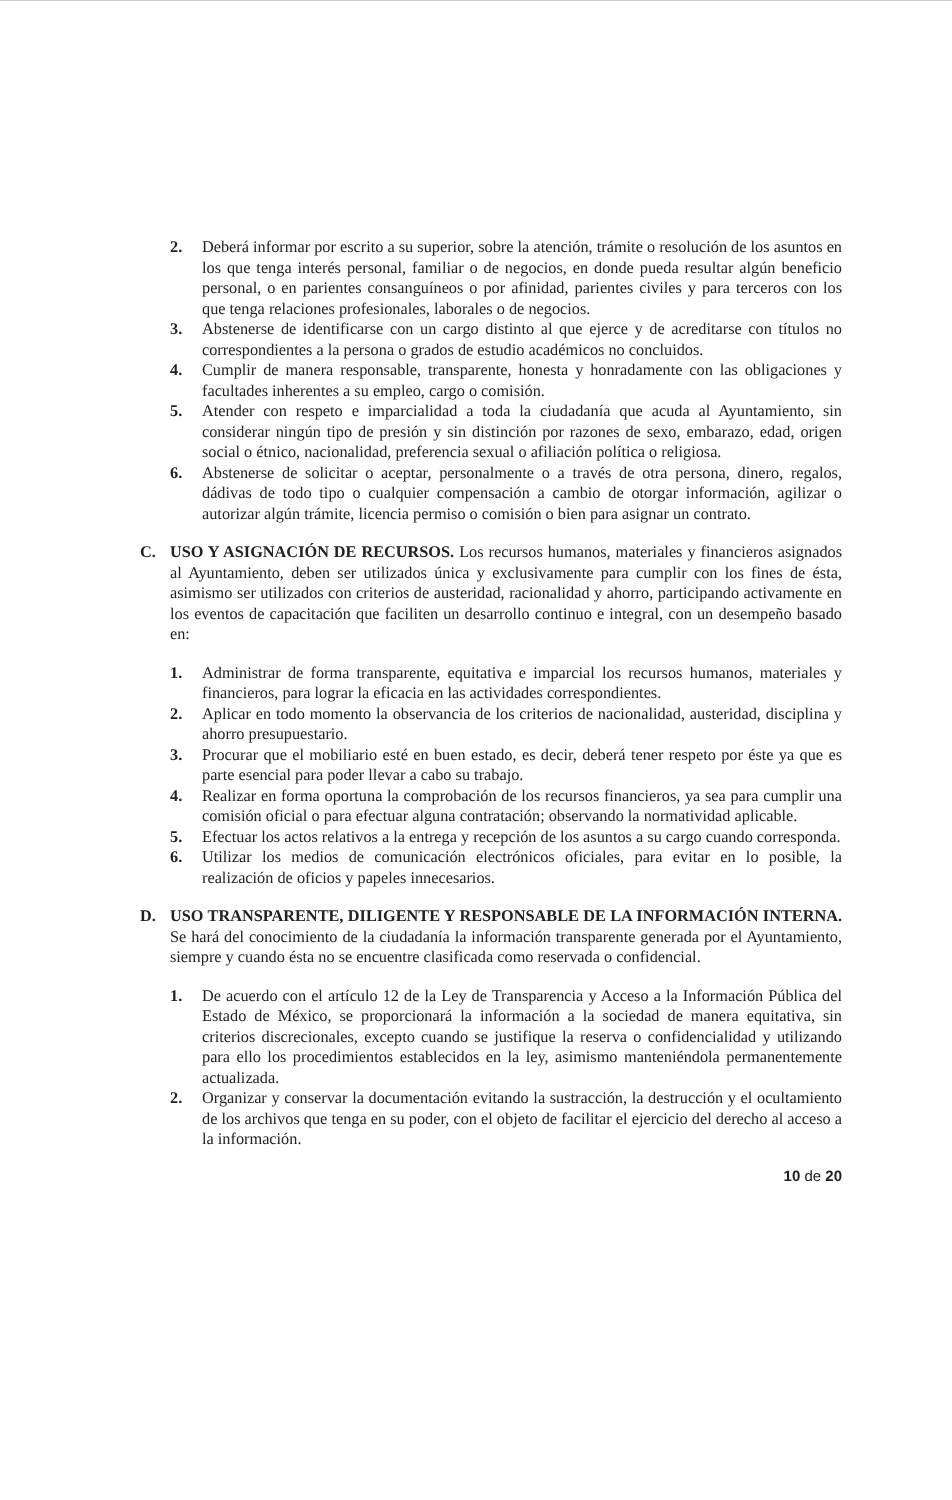2. Deberá informar por escrito a su superior, sobre la atención, trámite o resolución de los asuntos en los que tenga interés personal, familiar o de negocios, en donde pueda resultar algún beneficio personal, o en parientes consanguíneos o por afinidad, parientes civiles y para terceros con los que tenga relaciones profesionales, laborales o de negocios.
3. Abstenerse de identificarse con un cargo distinto al que ejerce y de acreditarse con títulos no correspondientes a la persona o grados de estudio académicos no concluidos.
4. Cumplir de manera responsable, transparente, honesta y honradamente con las obligaciones y facultades inherentes a su empleo, cargo o comisión.
5. Atender con respeto e imparcialidad a toda la ciudadanía que acuda al Ayuntamiento, sin considerar ningún tipo de presión y sin distinción por razones de sexo, embarazo, edad, origen social o étnico, nacionalidad, preferencia sexual o afiliación política o religiosa.
6. Abstenerse de solicitar o aceptar, personalmente o a través de otra persona, dinero, regalos, dádivas de todo tipo o cualquier compensación a cambio de otorgar información, agilizar o autorizar algún trámite, licencia permiso o comisión o bien para asignar un contrato.
C. USO Y ASIGNACIÓN DE RECURSOS. Los recursos humanos, materiales y financieros asignados al Ayuntamiento, deben ser utilizados única y exclusivamente para cumplir con los fines de ésta, asimismo ser utilizados con criterios de austeridad, racionalidad y ahorro, participando activamente en los eventos de capacitación que faciliten un desarrollo continuo e integral, con un desempeño basado en:
1. Administrar de forma transparente, equitativa e imparcial los recursos humanos, materiales y financieros, para lograr la eficacia en las actividades correspondientes.
2. Aplicar en todo momento la observancia de los criterios de nacionalidad, austeridad, disciplina y ahorro presupuestario.
3. Procurar que el mobiliario esté en buen estado, es decir, deberá tener respeto por éste ya que es parte esencial para poder llevar a cabo su trabajo.
4. Realizar en forma oportuna la comprobación de los recursos financieros, ya sea para cumplir una comisión oficial o para efectuar alguna contratación; observando la normatividad aplicable.
5. Efectuar los actos relativos a la entrega y recepción de los asuntos a su cargo cuando corresponda.
6. Utilizar los medios de comunicación electrónicos oficiales, para evitar en lo posible, la realización de oficios y papeles innecesarios.
D. USO TRANSPARENTE, DILIGENTE Y RESPONSABLE DE LA INFORMACIÓN INTERNA. Se hará del conocimiento de la ciudadanía la información transparente generada por el Ayuntamiento, siempre y cuando ésta no se encuentre clasificada como reservada o confidencial.
1. De acuerdo con el artículo 12 de la Ley de Transparencia y Acceso a la Información Pública del Estado de México, se proporcionará la información a la sociedad de manera equitativa, sin criterios discrecionales, excepto cuando se justifique la reserva o confidencialidad y utilizando para ello los procedimientos establecidos en la ley, asimismo manteniéndola permanentemente actualizada.
2. Organizar y conservar la documentación evitando la sustracción, la destrucción y el ocultamiento de los archivos que tenga en su poder, con el objeto de facilitar el ejercicio del derecho al acceso a la información.
10 de 20